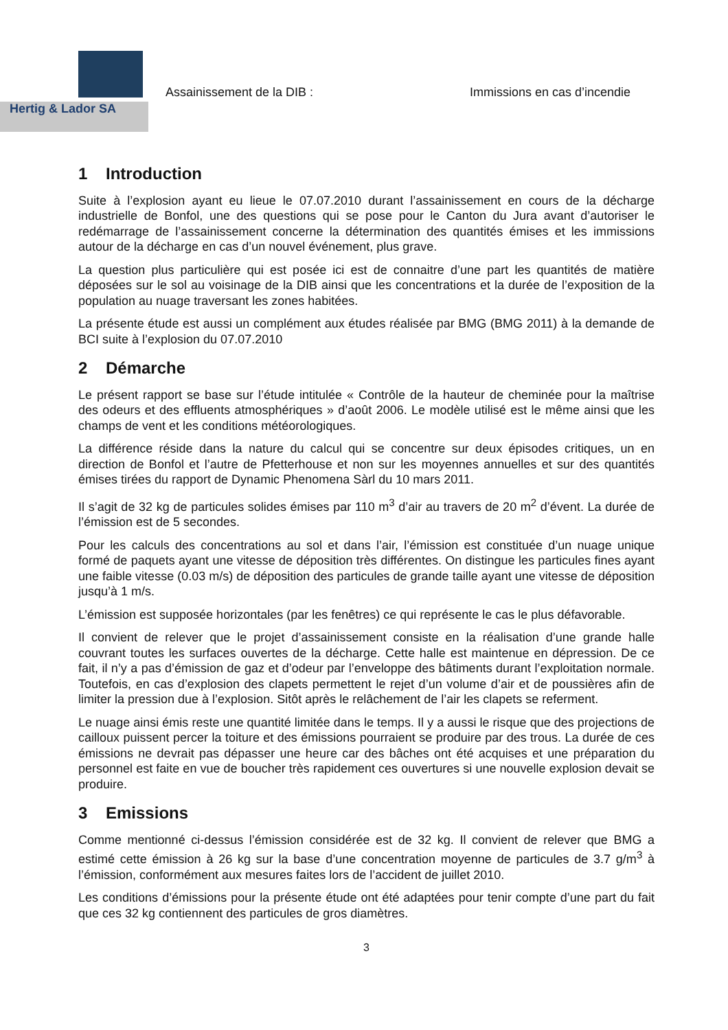Hertig & Lador SA
Assainissement de la DIB : Immissions en cas d’incendie
1 Introduction
Suite à l’explosion ayant eu lieue le 07.07.2010 durant l’assainissement en cours de la décharge industrielle de Bonfol, une des questions qui se pose pour le Canton du Jura avant d’autoriser le redémarrage de l’assainissement concerne la détermination des quantités émises et les immissions autour de la décharge en cas d’un nouvel événement, plus grave.
La question plus particulière qui est posée ici est de connaitre d’une part les quantités de matière déposées sur le sol au voisinage de la DIB ainsi que les concentrations et la durée de l’exposition de la population au nuage traversant les zones habitées.
La présente étude est aussi un complément aux études réalisée par BMG (BMG 2011) à la demande de BCI suite à l’explosion du 07.07.2010
2 Démarche
Le présent rapport se base sur l’étude intitulée « Contrôle de la hauteur de cheminée pour la maîtrise des odeurs et des effluents atmosphériques » d’août 2006. Le modèle utilisé est le même ainsi que les champs de vent et les conditions météorologiques.
La différence réside dans la nature du calcul qui se concentre sur deux épisodes critiques, un en direction de Bonfol et l’autre de Pfetterhouse et non sur les moyennes annuelles et sur des quantités émises tirées du rapport de Dynamic Phenomena Sàrl du 10 mars 2011.
Il s’agit de 32 kg de particules solides émises par 110 m<sup>3</sup> d’air au travers de 20 m<sup>2</sup> d’évent. La durée de l’émission est de 5 secondes.
Pour les calculs des concentrations au sol et dans l’air, l’émission est constituée d’un nuage unique formé de paquets ayant une vitesse de déposition très différentes. On distingue les particules fines ayant une faible vitesse (0.03 m/s) de déposition des particules de grande taille ayant une vitesse de déposition jusqu’à 1 m/s.
L’émission est supposée horizontales (par les fenêtres) ce qui représente le cas le plus défavorable.
Il convient de relever que le projet d’assainissement consiste en la réalisation d’une grande halle couvrant toutes les surfaces ouvertes de la décharge. Cette halle est maintenue en dépression. De ce fait, il n’y a pas d’émission de gaz et d’odeur par l’enveloppe des bâtiments durant l’exploitation normale. Toutefois, en cas d’explosion des clapets permettent le rejet d’un volume d’air et de poussières afin de limiter la pression due à l’explosion. Sitôt après le relâchement de l’air les clapets se referment.
Le nuage ainsi émis reste une quantité limitée dans le temps. Il y a aussi le risque que des projections de cailloux puissent percer la toiture et des émissions pourraient se produire par des trous. La durée de ces émissions ne devrait pas dépasser une heure car des bâches ont été acquises et une préparation du personnel est faite en vue de boucher très rapidement ces ouvertures si une nouvelle explosion devait se produire.
3 Emissions
Comme mentionné ci-dessus l’émission considérée est de 32 kg. Il convient de relever que BMG a estimé cette émission à 26 kg sur la base d’une concentration moyenne de particules de 3.7 g/m<sup>3</sup> à l’émission, conformément aux mesures faites lors de l’accident de juillet 2010.
Les conditions d’émissions pour la présente étude ont été adaptées pour tenir compte d’une part du fait que ces 32 kg contiennent des particules de gros diamètres.
3